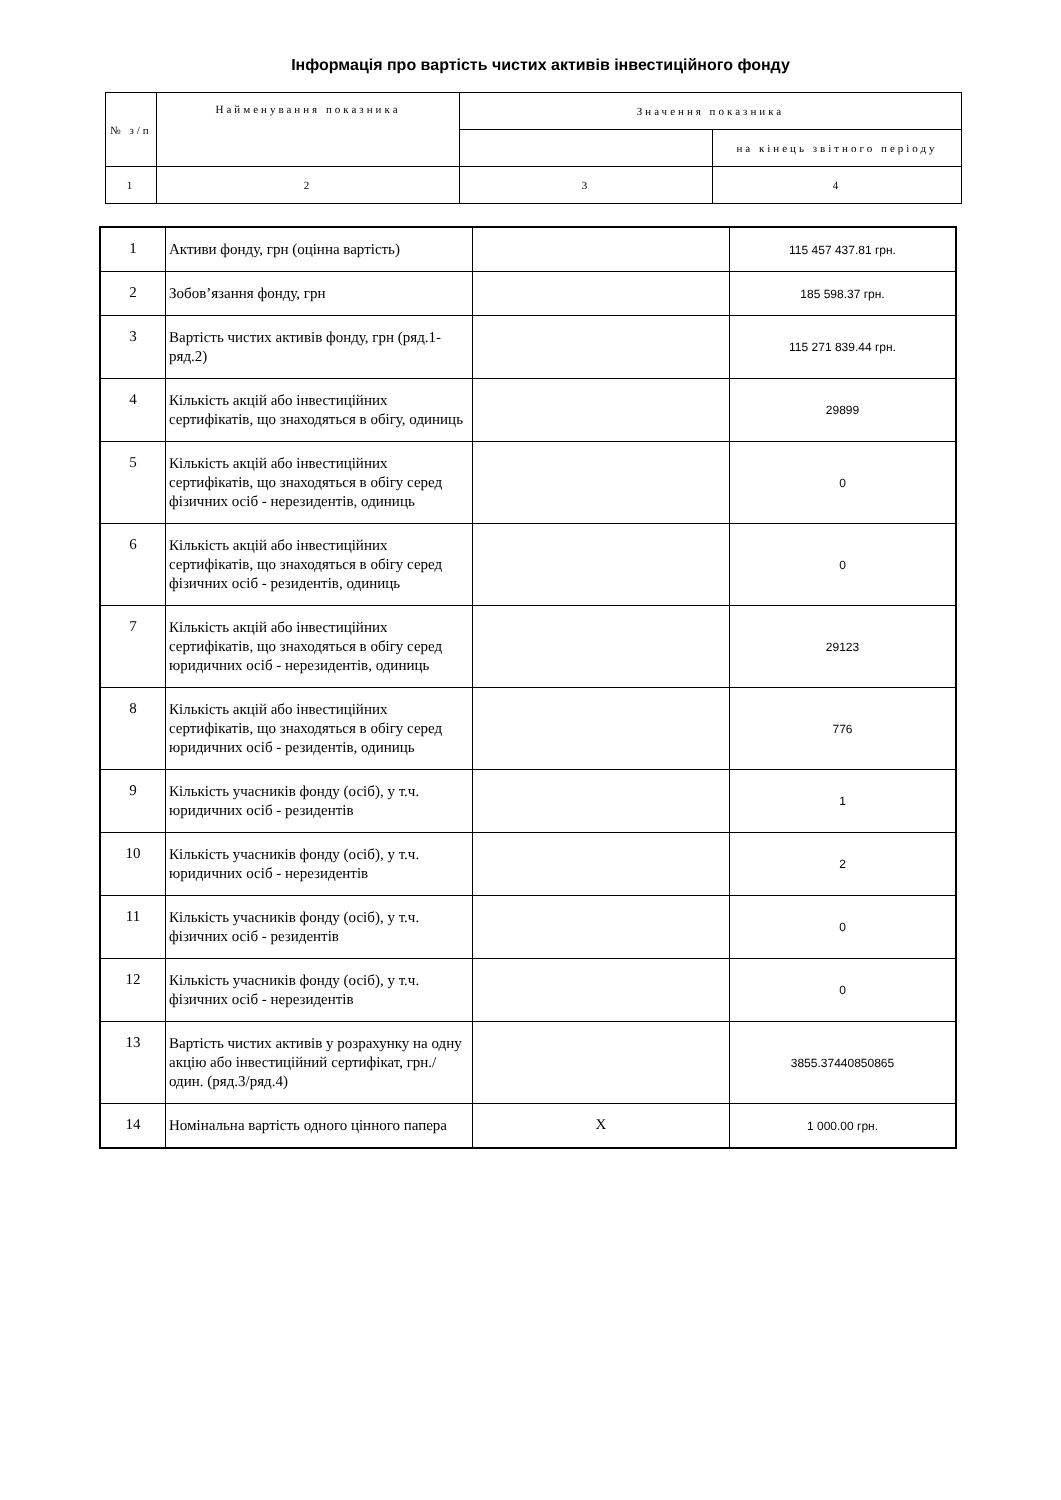Інформація про вартість чистих активів інвестиційного фонду
| № з/п | Найменування показника | Значення показника | |
| --- | --- | --- | --- |
| | | | на кінець звітного періоду |
| 1 | 2 | 3 | 4 |
| 1 | Активи фонду, грн (оцінна вартість) | | 115 457 437.81 грн. |
| 2 | Зобов’язання фонду, грн | | 185 598.37 грн. |
| 3 | Вартість чистих активів фонду, грн (ряд.1- ряд.2) | | 115 271 839.44 грн. |
| 4 | Кількість акцій або інвестиційних сертифікатів, що знаходяться в обігу, одиниць | | 29899 |
| 5 | Кількість акцій або інвестиційних сертифікатів, що знаходяться в обігу серед фізичних осіб - нерезидентів, одиниць | | 0 |
| 6 | Кількість акцій або інвестиційних сертифікатів, що знаходяться в обігу серед фізичних осіб - резидентів, одиниць | | 0 |
| 7 | Кількість акцій або інвестиційних сертифікатів, що знаходяться в обігу серед юридичних осіб - нерезидентів, одиниць | | 29123 |
| 8 | Кількість акцій або інвестиційних сертифікатів, що знаходяться в обігу серед юридичних осіб - резидентів, одиниць | | 776 |
| 9 | Кількість учасників фонду (осіб), у т.ч. юридичних осіб - резидентів | | 1 |
| 10 | Кількість учасників фонду (осіб), у т.ч. юридичних осіб - нерезидентів | | 2 |
| 11 | Кількість учасників фонду (осіб), у т.ч. фізичних осіб - резидентів | | 0 |
| 12 | Кількість учасників фонду (осіб), у т.ч. фізичних осіб - нерезидентів | | 0 |
| 13 | Вартість чистих активів у розрахунку на одну акцію або інвестиційний сертифікат, грн./один. (ряд.3/ряд.4) | | 3855.37440850865 |
| 14 | Номінальна вартість одного цінного папера | X | 1 000.00 грн. |